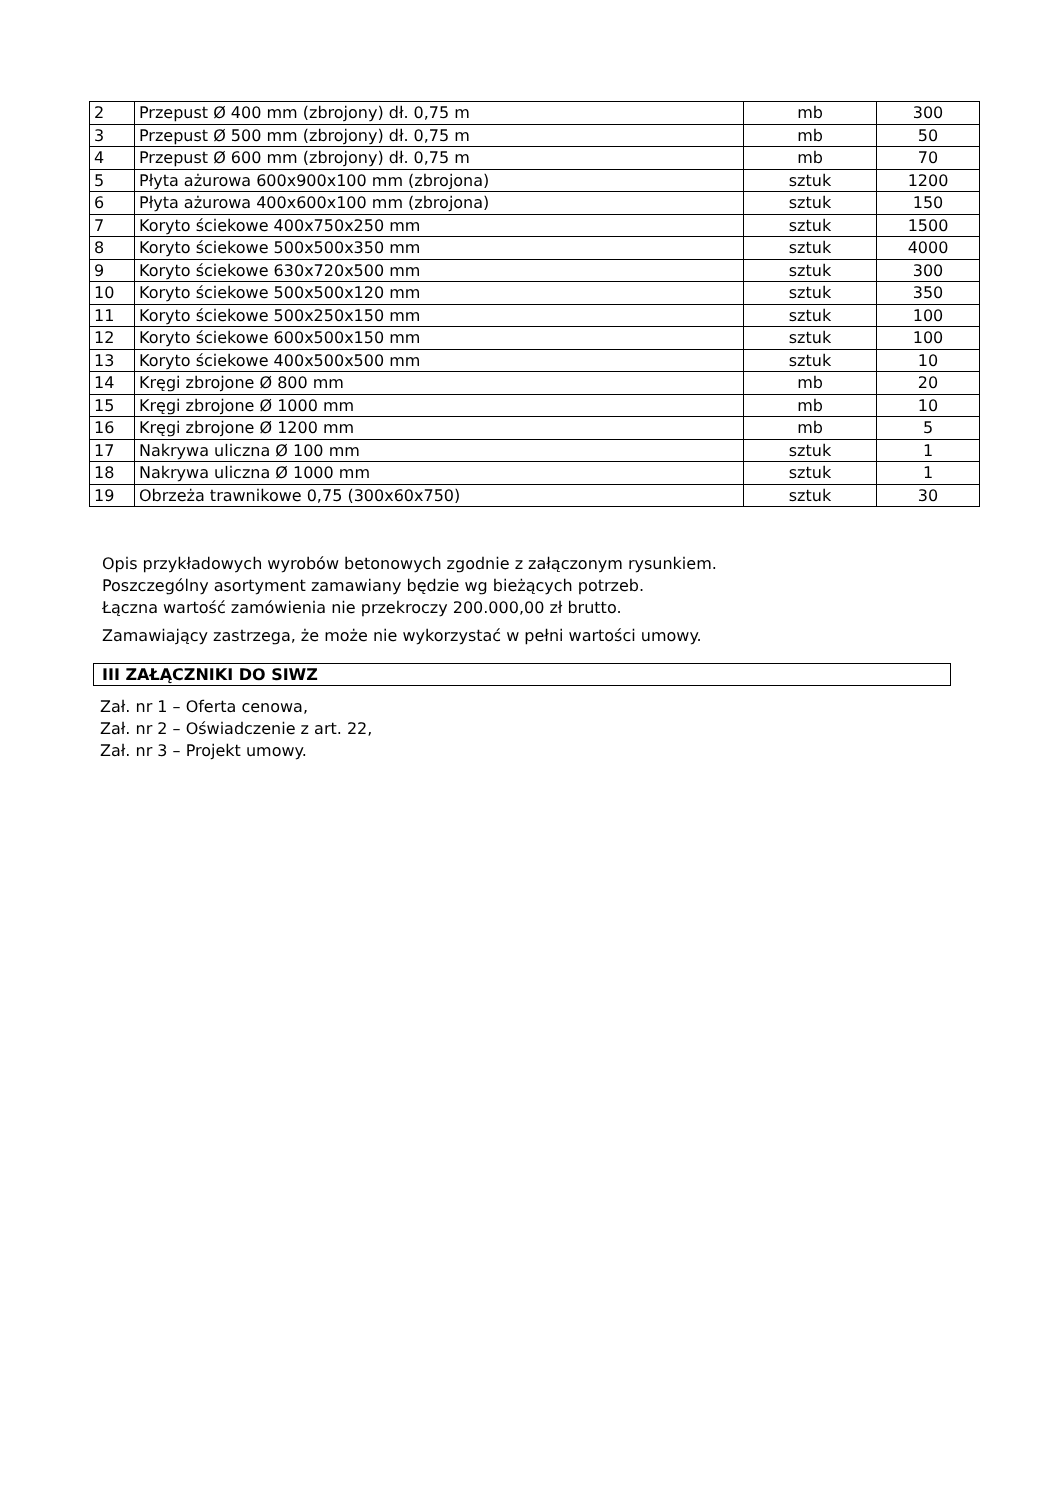| 2 | Przepust Ø 400 mm (zbrojony) dł. 0,75 m | mb | 300 |
| 3 | Przepust Ø 500 mm (zbrojony) dł. 0,75 m | mb | 50 |
| 4 | Przepust Ø 600 mm (zbrojony) dł. 0,75 m | mb | 70 |
| 5 | Płyta ażurowa 600x900x100 mm (zbrojona) | sztuk | 1200 |
| 6 | Płyta ażurowa 400x600x100 mm (zbrojona) | sztuk | 150 |
| 7 | Koryto ściekowe 400x750x250 mm | sztuk | 1500 |
| 8 | Koryto ściekowe 500x500x350 mm | sztuk | 4000 |
| 9 | Koryto ściekowe 630x720x500 mm | sztuk | 300 |
| 10 | Koryto ściekowe 500x500x120 mm | sztuk | 350 |
| 11 | Koryto ściekowe 500x250x150 mm | sztuk | 100 |
| 12 | Koryto ściekowe 600x500x150 mm | sztuk | 100 |
| 13 | Koryto ściekowe 400x500x500 mm | sztuk | 10 |
| 14 | Kręgi zbrojone Ø 800 mm | mb | 20 |
| 15 | Kręgi zbrojone Ø 1000 mm | mb | 10 |
| 16 | Kręgi zbrojone Ø 1200 mm | mb | 5 |
| 17 | Nakrywa uliczna Ø 100 mm | sztuk | 1 |
| 18 | Nakrywa uliczna Ø 1000 mm | sztuk | 1 |
| 19 | Obrzeża trawnikowe 0,75 (300x60x750) | sztuk | 30 |
Opis przykładowych wyrobów betonowych zgodnie z załączonym rysunkiem.
Poszczególny asortyment zamawiany będzie wg bieżących potrzeb.
Łączna wartość zamówienia nie przekroczy 200.000,00 zł brutto.
Zamawiający zastrzega, że może nie wykorzystać w pełni wartości umowy.
III ZAŁĄCZNIKI DO SIWZ
Zał. nr 1 – Oferta cenowa,
Zał. nr 2 – Oświadczenie z art. 22,
Zał. nr 3 – Projekt umowy.